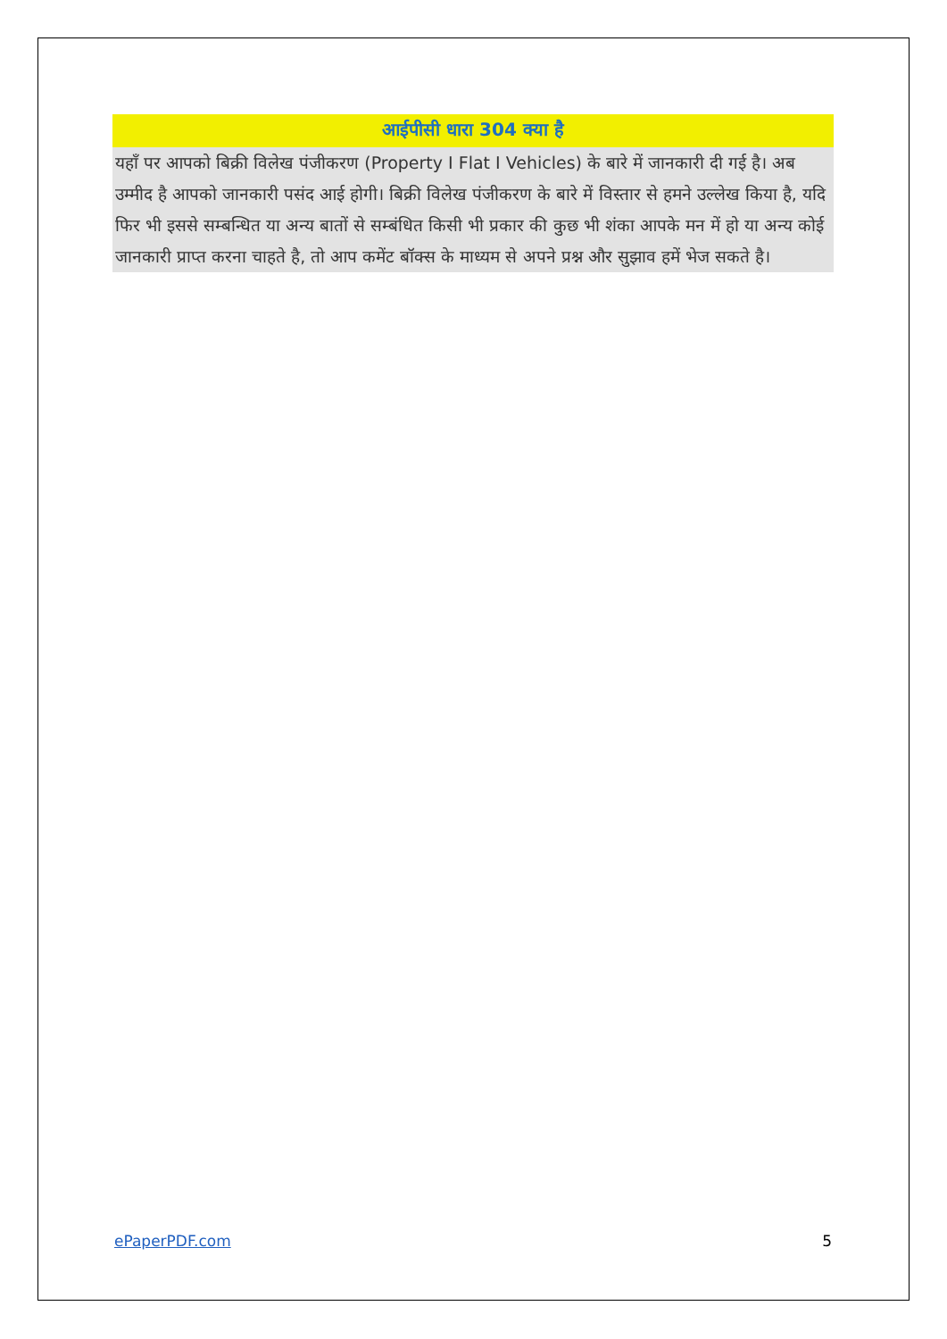आईपीसी धारा 304 क्या है
यहाँ पर आपको बिक्री विलेख पंजीकरण (Property I Flat I Vehicles) के बारे में जानकारी दी गई है। अब उम्मीद है आपको जानकारी पसंद आई होगी। बिक्री विलेख पंजीकरण के बारे में विस्तार से हमने उल्लेख किया है, यदि फिर भी इससे सम्बन्धित या अन्य बातों से सम्बंधित किसी भी प्रकार की कुछ भी शंका आपके मन में हो या अन्य कोई जानकारी प्राप्त करना चाहते है, तो आप कमेंट बॉक्स के माध्यम से अपने प्रश्न और सुझाव हमें भेज सकते है।
ePaperPDF.com 5